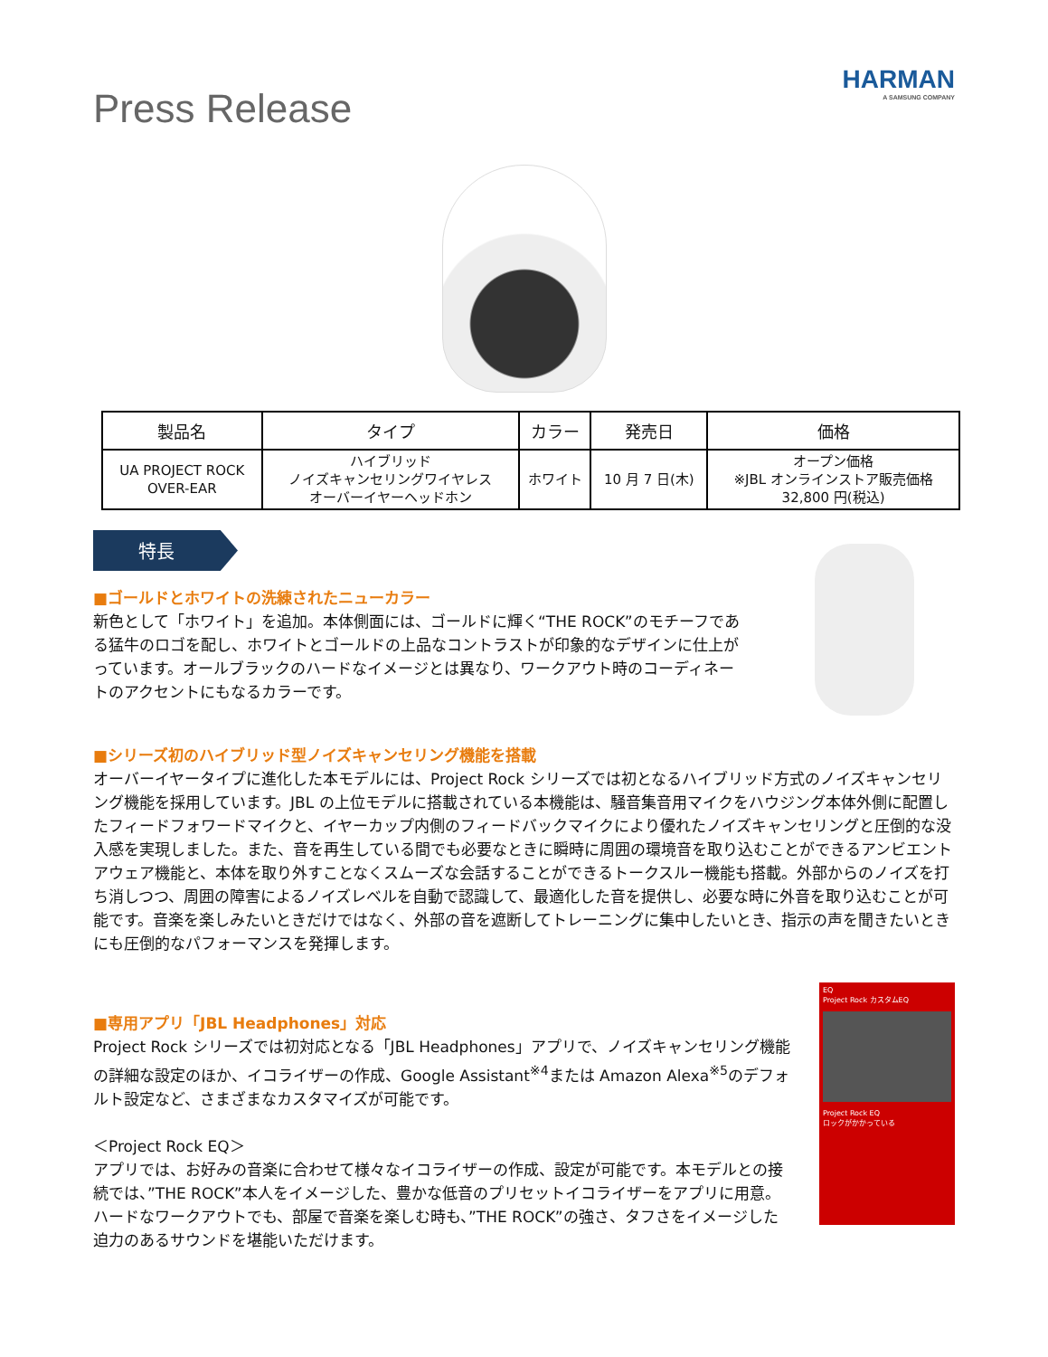Press Release
HARMAN
A SAMSUNG COMPANY
| 製品名 | タイプ | カラー | 発売日 | 価格 |
| --- | --- | --- | --- | --- |
| UA PROJECT ROCK OVER-EAR | ハイブリッド ノイズキャンセリングワイヤレス オーバーイヤーヘッドホン | ホワイト | 10 月 7 日(木) | オープン価格 ※JBL オンラインストア販売価格 32,800 円(税込) |
特長
■ゴールドとホワイトの洗練されたニューカラー
新色として「ホワイト」を追加。本体側面には、ゴールドに輝く“THE ROCK”のモチーフである猛牛のロゴを配し、ホワイトとゴールドの上品なコントラストが印象的なデザインに仕上がっています。オールブラックのハードなイメージとは異なり、ワークアウト時のコーディネートのアクセントにもなるカラーです。
■シリーズ初のハイブリッド型ノイズキャンセリング機能を搭載
オーバーイヤータイプに進化した本モデルには、Project Rock シリーズでは初となるハイブリッド方式のノイズキャンセリング機能を採用しています。JBL の上位モデルに搭載されている本機能は、騒音集音用マイクをハウジング本体外側に配置したフィードフォワードマイクと、イヤーカップ内側のフィードバックマイクにより優れたノイズキャンセリングと圧倒的な没入感を実現しました。また、音を再生している間でも必要なときに瞬時に周囲の環境音を取り込むことができるアンビエントアウェア機能と、本体を取り外すことなくスムーズな会話することができるトークスルー機能も搭載。外部からのノイズを打ち消しつつ、周囲の障害によるノイズレベルを自動で認識して、最適化した音を提供し、必要な時に外音を取り込むことが可能です。音楽を楽しみたいときだけではなく、外部の音を遮断してトレーニングに集中したいとき、指示の声を聞きたいときにも圧倒的なパフォーマンスを発揮します。
■専用アプリ「JBL Headphones」対応
Project Rock シリーズでは初対応となる「JBL Headphones」アプリで、ノイズキャンセリング機能の詳細な設定のほか、イコライザーの作成、Google Assistant<sup>※4</sup>または Amazon Alexa<sup>※5</sup>のデフォルト設定など、さまざまなカスタマイズが可能です。
＜Project Rock EQ＞
アプリでは、お好みの音楽に合わせて様々なイコライザーの作成、設定が可能です。本モデルとの接続では、”THE ROCK”本人をイメージした、豊かな低音のプリセットイコライザーをアプリに用意。ハードなワークアウトでも、部屋で音楽を楽しむ時も、”THE ROCK”の強さ、タフさをイメージした迫力のあるサウンドを堪能いただけます。
EQ
Project Rock カスタムEQ
Project Rock EQ
ロックがかかっている